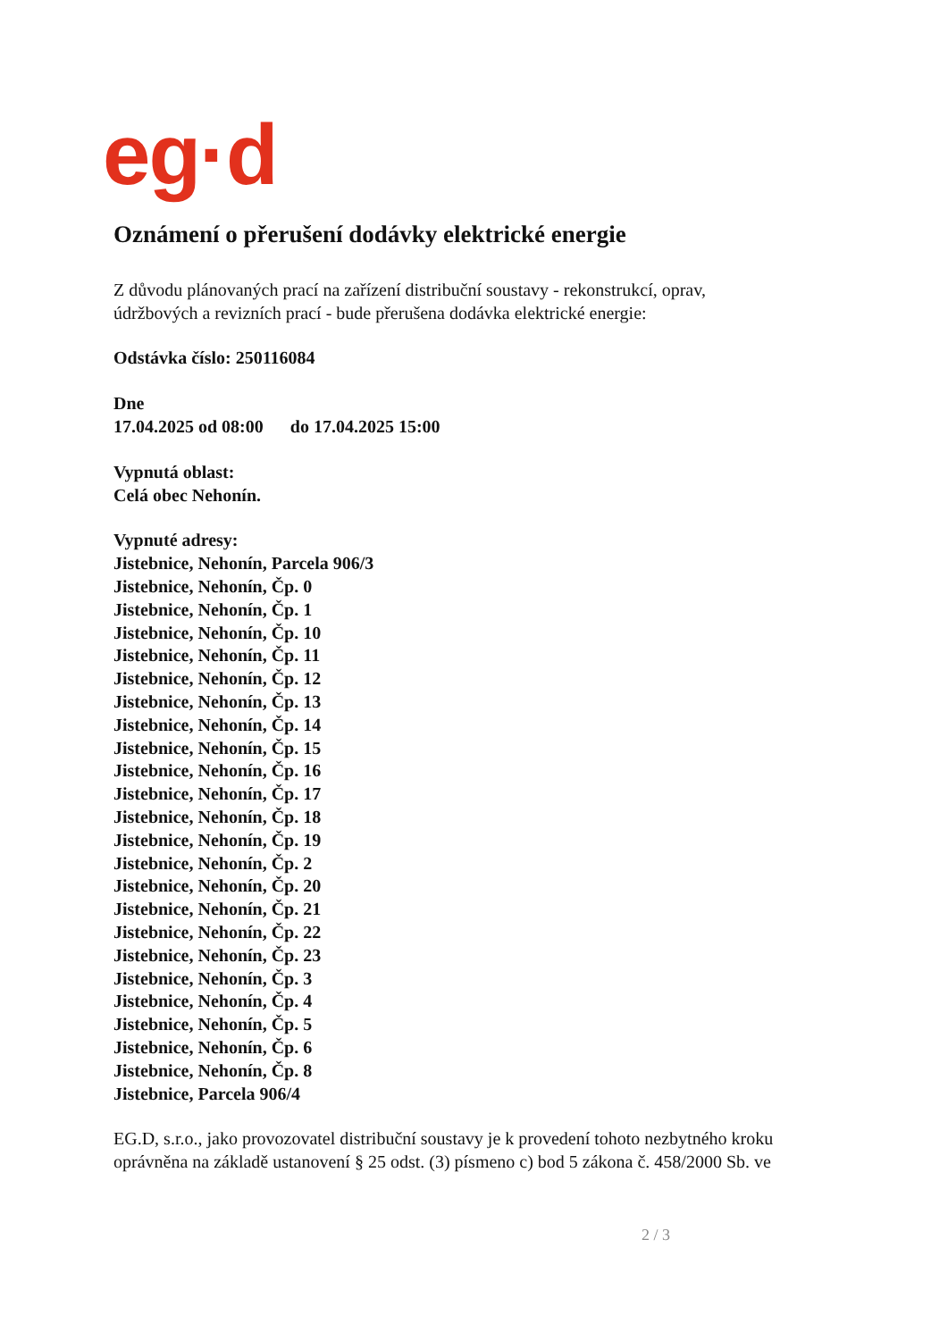eg·d
Oznámení o přerušení dodávky elektrické energie
Z důvodu plánovaných prací na zařízení distribuční soustavy - rekonstrukcí, oprav,
údržbových a revizních prací - bude přerušena dodávka elektrické energie:
Odstávka číslo: 250116084
Dne
17.04.2025 od 08:00 do 17.04.2025 15:00
Vypnutá oblast:
Celá obec Nehonín.
Vypnuté adresy:
Jistebnice, Nehonín, Parcela 906/3
Jistebnice, Nehonín, Čp. 0
Jistebnice, Nehonín, Čp. 1
Jistebnice, Nehonín, Čp. 10
Jistebnice, Nehonín, Čp. 11
Jistebnice, Nehonín, Čp. 12
Jistebnice, Nehonín, Čp. 13
Jistebnice, Nehonín, Čp. 14
Jistebnice, Nehonín, Čp. 15
Jistebnice, Nehonín, Čp. 16
Jistebnice, Nehonín, Čp. 17
Jistebnice, Nehonín, Čp. 18
Jistebnice, Nehonín, Čp. 19
Jistebnice, Nehonín, Čp. 2
Jistebnice, Nehonín, Čp. 20
Jistebnice, Nehonín, Čp. 21
Jistebnice, Nehonín, Čp. 22
Jistebnice, Nehonín, Čp. 23
Jistebnice, Nehonín, Čp. 3
Jistebnice, Nehonín, Čp. 4
Jistebnice, Nehonín, Čp. 5
Jistebnice, Nehonín, Čp. 6
Jistebnice, Nehonín, Čp. 8
Jistebnice, Parcela 906/4
EG.D, s.r.o., jako provozovatel distribuční soustavy je k provedení tohoto nezbytného kroku
oprávněna na základě ustanovení § 25 odst. (3) písmeno c) bod 5 zákona č. 458/2000 Sb. ve
2 / 3